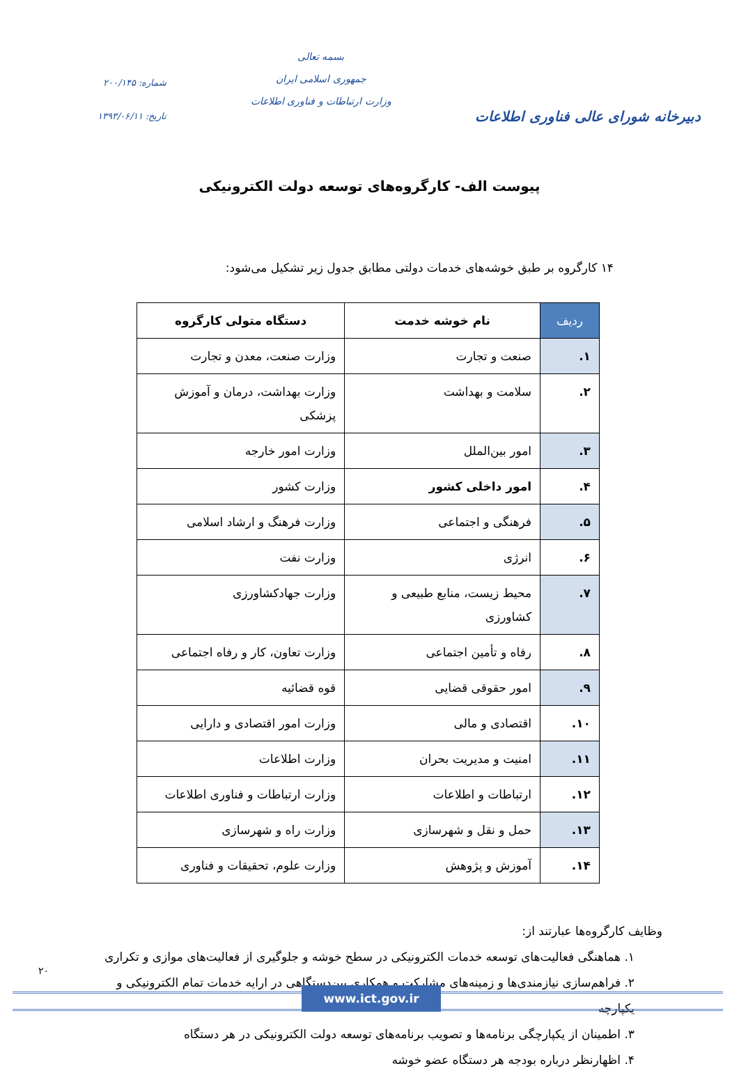دبیرخانه شورای عالی فناوری اطلاعات
بسمه تعالی
جمهوری اسلامی ایران
وزارت ارتباطات و فناوری اطلاعات
شماره: ۲۰۰/۱۴۵
تاریخ: ۱۳۹۳/۰۶/۱۱
پیوست الف- کارگروه‌های توسعه دولت الکترونیکی
۱۴ کارگروه بر طبق خوشه‌های خدمات دولتی مطابق جدول زیر تشکیل می‌شود:
| ردیف | نام خوشه خدمت | دستگاه متولی کارگروه |
| --- | --- | --- |
| ۱. | صنعت و تجارت | وزارت صنعت، معدن و تجارت |
| ۲. | سلامت و بهداشت | وزارت بهداشت، درمان و آموزش پزشکی |
| ۳. | امور بین‌الملل | وزارت امور خارجه |
| ۴. | امور داخلی کشور | وزارت کشور |
| ۵. | فرهنگی و اجتماعی | وزارت فرهنگ و ارشاد اسلامی |
| ۶. | انرژی | وزارت نفت |
| ۷. | محیط زیست، منابع طبیعی و کشاورزی | وزارت جهادکشاورزی |
| ۸. | رفاه و تأمین اجتماعی | وزارت تعاون، کار و رفاه اجتماعی |
| ۹. | امور حقوقی قضایی | قوه قضائیه |
| ۱۰. | اقتصادی و مالی | وزارت امور اقتصادی و دارایی |
| ۱۱. | امنیت و مدیریت بحران | وزارت اطلاعات |
| ۱۲. | ارتباطات و اطلاعات | وزارت ارتباطات و فناوری اطلاعات |
| ۱۳. | حمل و نقل و شهرسازی | وزارت راه و شهرسازی |
| ۱۴. | آموزش و پژوهش | وزارت علوم، تحقیقات و فناوری |
وظایف کارگروه‌ها عبارتند از:
۱. هماهنگی فعالیت‌های توسعه خدمات الکترونیکی در سطح خوشه و جلوگیری از فعالیت‌های موازی و تکراری
۲. فراهم‌سازی نیازمندی‌ها و زمینه‌های مشارکت و همکاری بین‌دستگاهی در ارایه خدمات تمام الکترونیکی و یکپارچه
۳. اطمینان از یکپارچگی برنامه‌ها و تصویب برنامه‌های توسعه دولت الکترونیکی در هر دستگاه
۴. اظهارنظر درباره بودجه هر دستگاه عضو خوشه
۲۰
www.ict.gov.ir